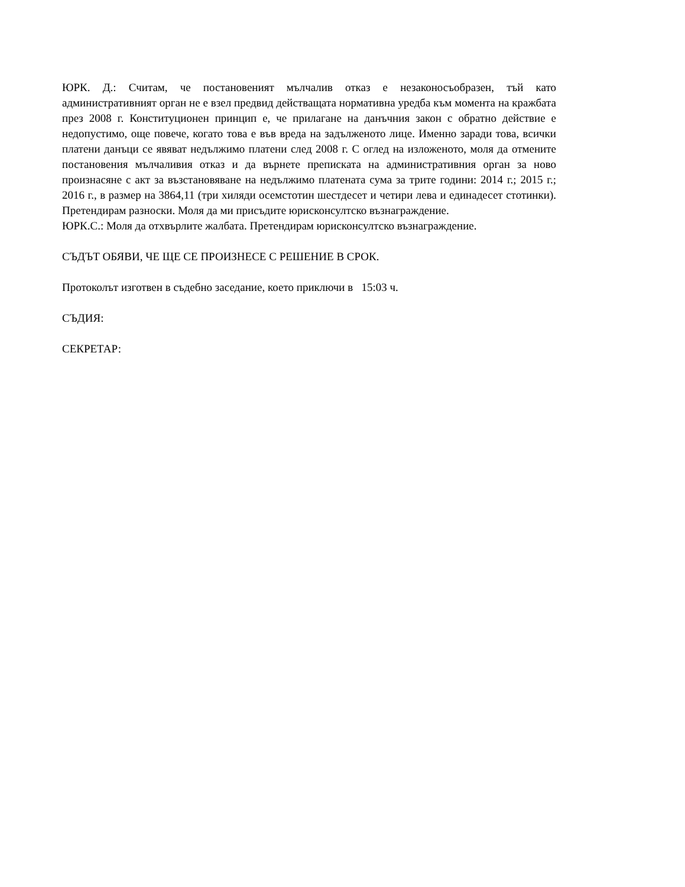ЮРК. Д.: Считам, че постановеният мълчалив отказ е незаконосъобразен, тъй като административният орган не е взел предвид действащата нормативна уредба към момента на кражбата през 2008 г. Конституционен принцип е, че прилагане на данъчния закон с обратно действие е недопустимо, още повече, когато това е във вреда на задълженото лице. Именно заради това, всички платени данъци се явяват недължимо платени след 2008 г. С оглед на изложеното, моля да отмените постановения мълчаливия отказ и да върнете преписката на административния орган за ново произнасяне с акт за възстановяване на недължимо платената сума за трите години: 2014 г.; 2015 г.; 2016 г., в размер на 3864,11 (три хиляди осемстотин шестдесет и четири лева и единадесет стотинки). Претендирам разноски. Моля да ми присъдите юрисконсултско възнаграждение.
ЮРК.С.: Моля да отхвърлите жалбата. Претендирам юрисконсултско възнаграждение.
СЪДЪТ ОБЯВИ, ЧЕ ЩЕ СЕ ПРОИЗНЕСЕ С РЕШЕНИЕ В СРОК.
Протоколът изготвен в съдебно заседание, което приключи в 15:03 ч.
СЪДИЯ:
СЕКРЕТАР: